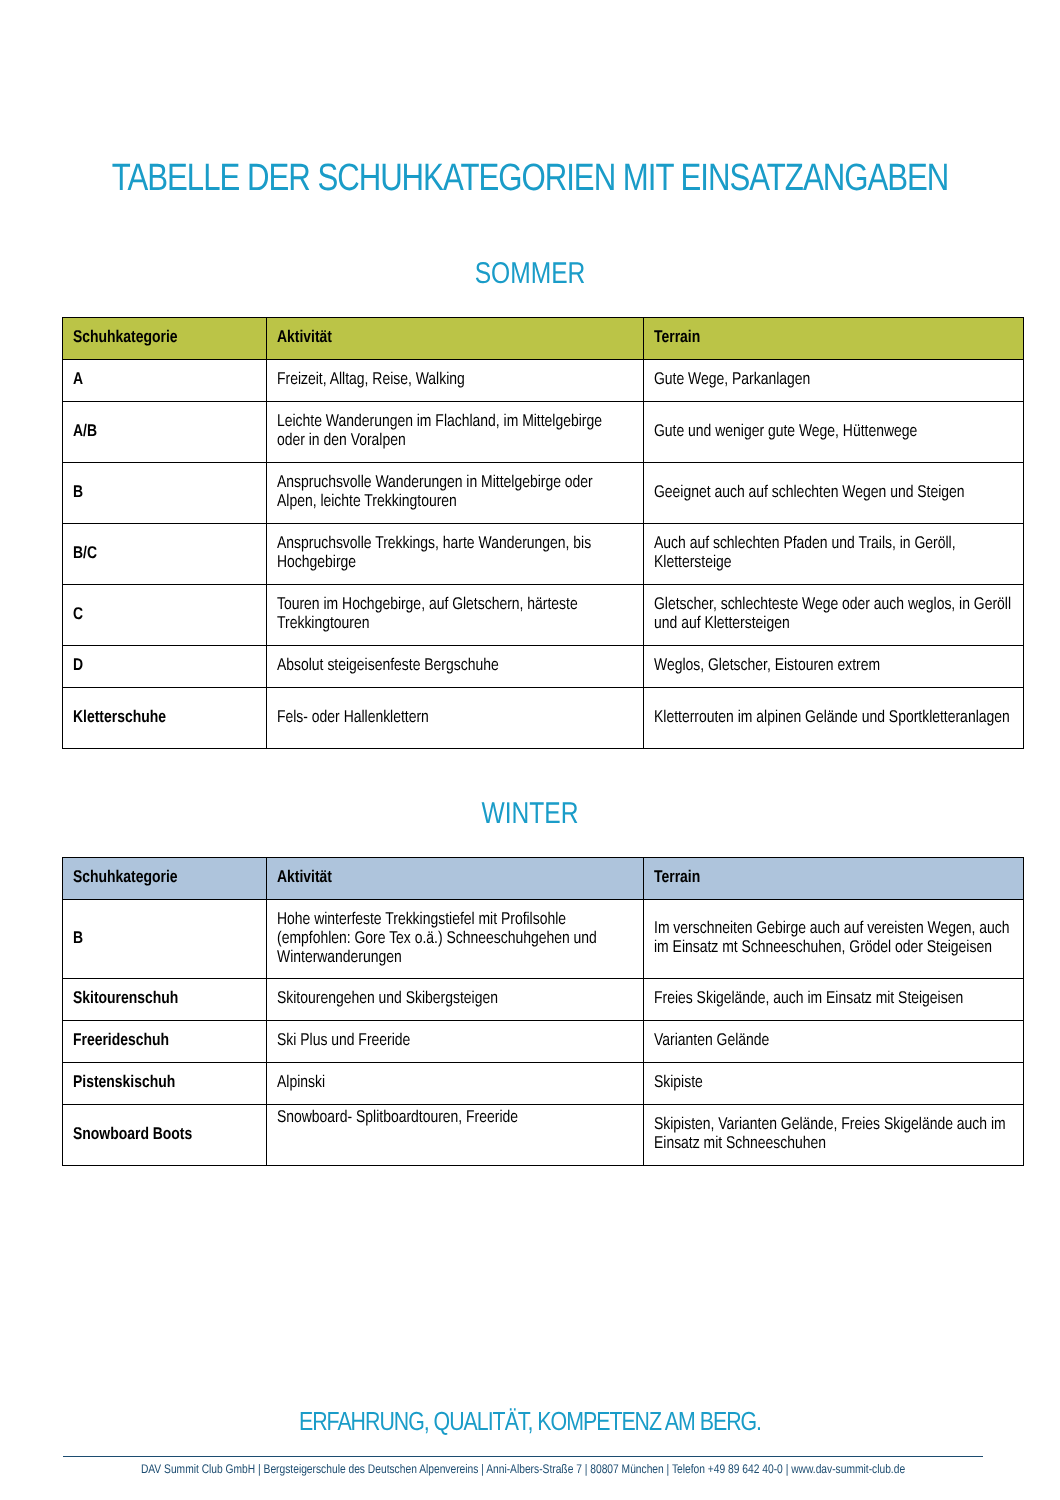TABELLE DER SCHUHKATEGORIEN MIT EINSATZANGABEN
SOMMER
| Schuhkategorie | Aktivität | Terrain |
| --- | --- | --- |
| A | Freizeit, Alltag, Reise, Walking | Gute Wege, Parkanlagen |
| A/B | Leichte Wanderungen im Flachland, im Mittelgebirge oder in den Voralpen | Gute und weniger gute Wege, Hüttenwege |
| B | Anspruchsvolle Wanderungen in Mittelgebirge oder Alpen, leichte Trekkingtouren | Geeignet auch auf schlechten Wegen und Steigen |
| B/C | Anspruchsvolle Trekkings, harte Wanderungen, bis Hochgebirge | Auch auf schlechten Pfaden und Trails, in Geröll, Klettersteige |
| C | Touren im Hochgebirge, auf Gletschern, härteste Trekkingtouren | Gletscher, schlechteste Wege oder auch weglos, in Geröll und auf Klettersteigen |
| D | Absolut steigeisenfeste Bergschuhe | Weglos, Gletscher, Eistouren extrem |
| Kletterschuhe | Fels- oder Hallenklettern | Kletterrouten im alpinen Gelände und Sportkletteranlagen |
WINTER
| Schuhkategorie | Aktivität | Terrain |
| --- | --- | --- |
| B | Hohe winterfeste Trekkingstiefel mit Profilsohle (empfohlen: Gore Tex o.ä.) Schneeschuhgehen und Winterwanderungen | Im verschneiten Gebirge auch auf vereisten Wegen, auch im Einsatz mt Schneeschuhen, Grödel oder Steigeisen |
| Skitourenschuh | Skitourengehen und Skibergsteigen | Freies Skigelände, auch im Einsatz mit Steigeisen |
| Freerideschuh | Ski Plus und Freeride | Varianten Gelände |
| Pistenskischuh | Alpinski | Skipiste |
| Snowboard Boots | Snowboard- Splitboardtouren, Freeride | Skipisten, Varianten Gelände, Freies Skigelände auch im Einsatz mit Schneeschuhen |
ERFAHRUNG, QUALITÄT, KOMPETENZ AM BERG.
DAV Summit Club GmbH | Bergsteigerschule des Deutschen Alpenvereins | Anni-Albers-Straße 7 | 80807 München | Telefon +49 89 642 40-0 | www.dav-summit-club.de